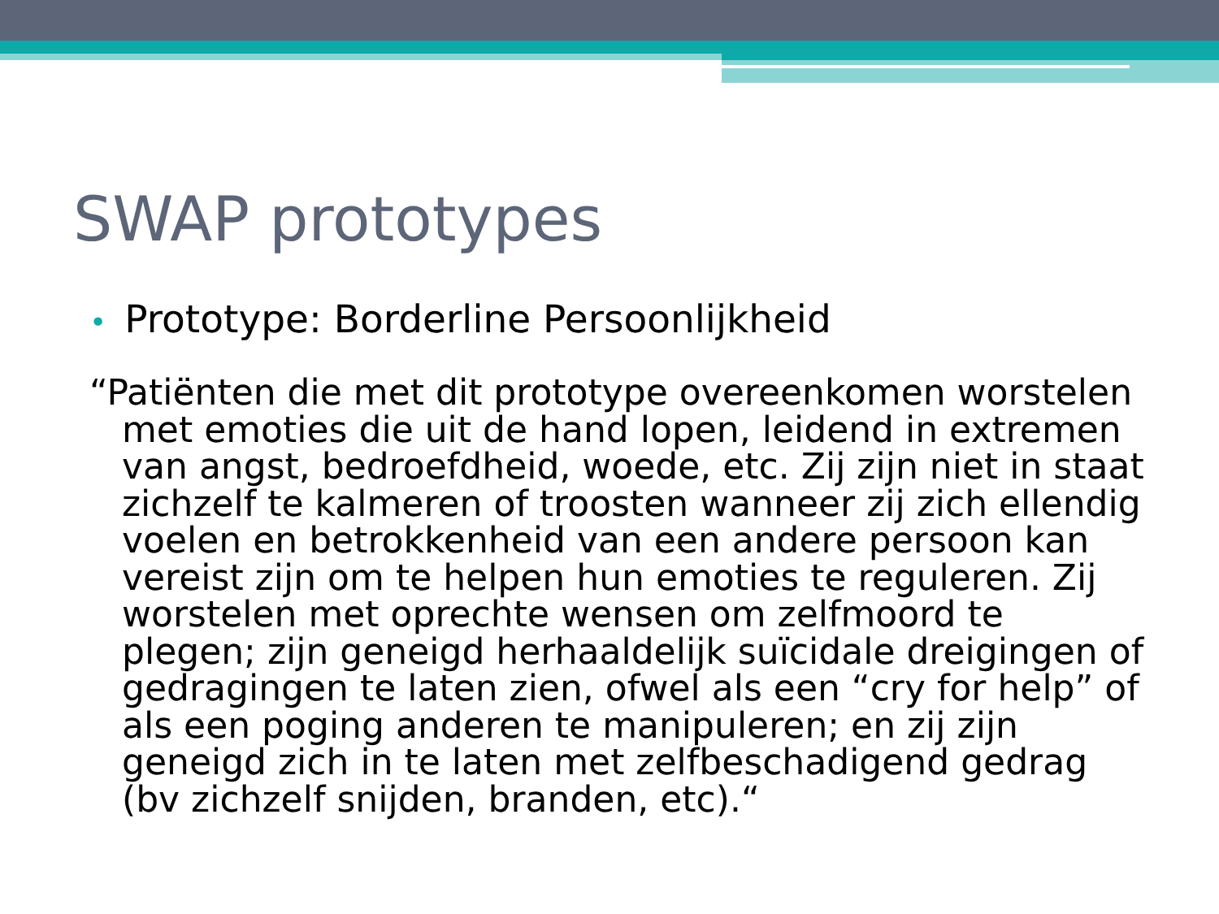SWAP prototypes
• Prototype: Borderline Persoonlijkheid
“Patiënten die met dit prototype overeenkomen worstelen met emoties die uit de hand lopen, leidend in extremen van angst, bedroefdheid, woede, etc. Zij zijn niet in staat zichzelf te kalmeren of troosten wanneer zij zich ellendig voelen en betrokkenheid van een andere persoon kan vereist zijn om te helpen hun emoties te reguleren. Zij worstelen met oprechte wensen om zelfmoord te plegen; zijn geneigd herhaaldelijk suïcidale dreigingen of gedragingen te laten zien, ofwel als een “cry for help” of als een poging anderen te manipuleren; en zij zijn geneigd zich in te laten met zelfbeschadigend gedrag (bv zichzelf snijden, branden, etc).“